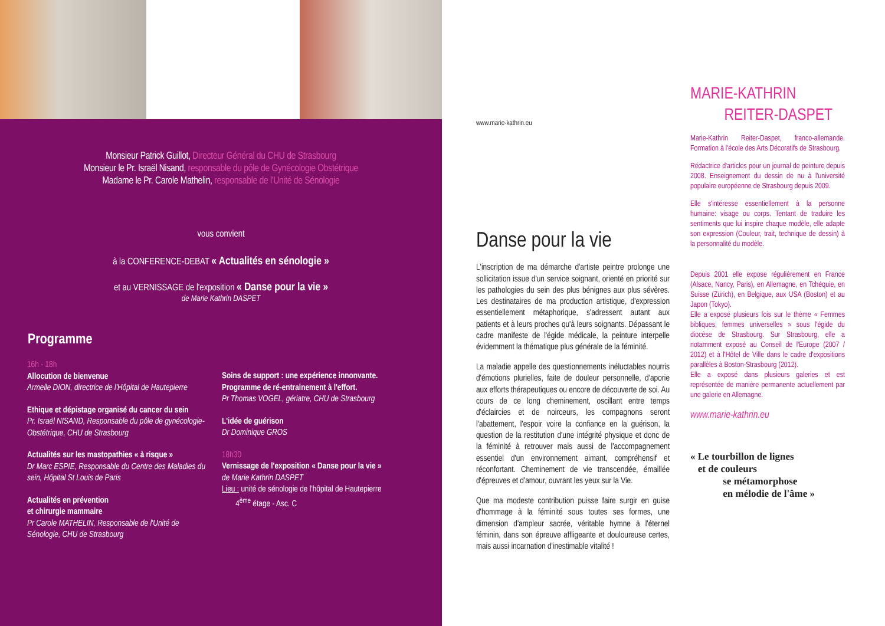Monsieur Patrick Guillot, Directeur Général du CHU de Strasbourg
Monsieur le Pr. Israël Nisand, responsable du pôle de Gynécologie Obstétrique
Madame le Pr. Carole Mathelin, responsable de l'Unité de Sénologie
vous convient
à la CONFERENCE-DEBAT « Actualités en sénologie »
et au VERNISSAGE de l'exposition « Danse pour la vie »
de Marie Kathrin DASPET
Programme
16h - 18h
Allocution de bienvenue
Armelle DION, directrice de l'Hôpital de Hautepierre
Ethique et dépistage organisé du cancer du sein
Pr. Israël NISAND, Responsable du pôle de gynécologie-Obstétrique, CHU de Strasbourg
Actualités sur les mastopathies « à risque »
Dr Marc ESPIE, Responsable du Centre des Maladies du sein, Hôpital St Louis de Paris
Actualités en prévention
et chirurgie mammaire
Pr Carole MATHELIN, Responsable de l'Unité de Sénologie, CHU de Strasbourg
Soins de support : une expérience innonvante. Programme de ré-entrainement à l'effort.
Pr Thomas VOGEL, gériatre, CHU de Strasbourg
L'idée de guérison
Dr Dominique GROS
18h30
Vernissage de l'exposition « Danse pour la vie »
de Marie Kathrin DASPET
Lieu : unité de sénologie de l'hôpital de Hautepierre
4<sup>ème</sup> étage - Asc. C
www.marie-kathrin.eu
Danse pour la vie
L'inscription de ma démarche d'artiste peintre prolonge une sollicitation issue d'un service soignant, orienté en priorité sur les pathologies du sein des plus bénignes aux plus sévères. Les destinataires de ma production artistique, d'expression essentiellement métaphorique, s'adressent autant aux patients et à leurs proches qu'à leurs soignants. Dépassant le cadre manifeste de l'égide médicale, la peinture interpelle évidemment la thématique plus générale de la féminité.
La maladie appelle des questionnements inéluctables nourris d'émotions plurielles, faite de douleur personnelle, d'aporie aux efforts thérapeutiques ou encore de découverte de soi. Au cours de ce long cheminement, oscillant entre temps d'éclaircies et de noirceurs, les compagnons seront l'abattement, l'espoir voire la confiance en la guérison, la question de la restitution d'une intégrité physique et donc de la féminité à retrouver mais aussi de l'accompagnement essentiel d'un environnement aimant, compréhensif et réconfortant. Cheminement de vie transcendée, émaillée d'épreuves et d'amour, ouvrant les yeux sur la Vie.
Que ma modeste contribution puisse faire surgir en guise d'hommage à la féminité sous toutes ses formes, une dimension d'ampleur sacrée, véritable hymne à l'éternel féminin, dans son épreuve affligeante et douloureuse certes, mais aussi incarnation d'inestimable vitalité !
MARIE-KATHRIN
REITER-DASPET
Marie-Kathrin Reiter-Daspet, franco-allemande. Formation à l'école des Arts Décoratifs de Strasbourg.
Rédactrice d'articles pour un journal de peinture depuis 2008. Enseignement du dessin de nu à l'université populaire européenne de Strasbourg depuis 2009.
Elle s'intéresse essentiellement à la personne humaine: visage ou corps. Tentant de traduire les sentiments que lui inspire chaque modèle, elle adapte son expression (Couleur, trait, technique de dessin) à la personnalité du modèle.
Depuis 2001 elle expose régulièrement en France (Alsace, Nancy, Paris), en Allemagne, en Tchéquie, en Suisse (Zürich), en Belgique, aux USA (Boston) et au Japon (Tokyo).
Elle a exposé plusieurs fois sur le thème « Femmes bibliques, femmes universelles » sous l'égide du diocèse de Strasbourg. Sur Strasbourg, elle a notamment exposé au Conseil de l'Europe (2007 / 2012) et à l'Hôtel de Ville dans le cadre d'expositions parallèles à Boston-Strasbourg (2012).
Elle a exposé dans plusieurs galeries et est représentée de manière permanente actuellement par une galerie en Allemagne.
www.marie-kathrin.eu
« Le tourbillon de lignes
et de couleurs
se métamorphose
en mélodie de l'âme »